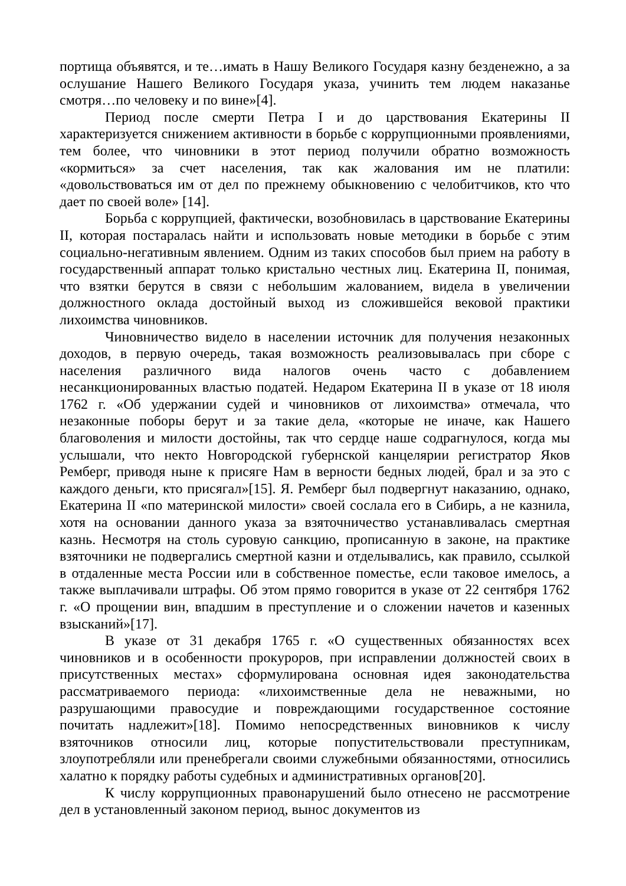портища объявятся, и те…имать в Нашу Великого Государя казну безденежно, а за ослушание Нашего Великого Государя указа, учинить тем людем наказанье смотря…по человеку и по вине»[4].
Период после смерти Петра I и до царствования Екатерины II характеризуется снижением активности в борьбе с коррупционными проявлениями, тем более, что чиновники в этот период получили обратно возможность «кормиться» за счет населения, так как жалования им не платили: «довольствоваться им от дел по прежнему обыкновению с челобитчиков, кто что дает по своей воле» [14].
Борьба с коррупцией, фактически, возобновилась в царствование Екатерины II, которая постаралась найти и использовать новые методики в борьбе с этим социально-негативным явлением. Одним из таких способов был прием на работу в государственный аппарат только кристально честных лиц. Екатерина II, понимая, что взятки берутся в связи с небольшим жалованием, видела в увеличении должностного оклада достойный выход из сложившейся вековой практики лихоимства чиновников.
Чиновничество видело в населении источник для получения незаконных доходов, в первую очередь, такая возможность реализовывалась при сборе с населения различного вида налогов очень часто с добавлением несанкционированных властью податей. Недаром Екатерина II в указе от 18 июля 1762 г. «Об удержании судей и чиновников от лихоимства» отмечала, что незаконные поборы берут и за такие дела, «которые не иначе, как Нашего благоволения и милости достойны, так что сердце наше содрагнулося, когда мы услышали, что некто Новгородской губернской канцелярии регистратор Яков Ремберг, приводя ныне к присяге Нам в верности бедных людей, брал и за это с каждого деньги, кто присягал»[15]. Я. Ремберг был подвергнут наказанию, однако, Екатерина II «по материнской милости» своей сослала его в Сибирь, а не казнила, хотя на основании данного указа за взяточничество устанавливалась смертная казнь. Несмотря на столь суровую санкцию, прописанную в законе, на практике взяточники не подвергались смертной казни и отделывались, как правило, ссылкой в отдаленные места России или в собственное поместье, если таковое имелось, а также выплачивали штрафы. Об этом прямо говорится в указе от 22 сентября 1762 г. «О прощении вин, впадшим в преступление и о сложении начетов и казенных взысканий»[17].
В указе от 31 декабря 1765 г. «О существенных обязанностях всех чиновников и в особенности прокуроров, при исправлении должностей своих в присутственных местах» сформулирована основная идея законодательства рассматриваемого периода: «лихоимственные дела не неважными, но разрушающими правосудие и повреждающими государственное состояние почитать надлежит»[18]. Помимо непосредственных виновников к числу взяточников относили лиц, которые попустительствовали преступникам, злоупотребляли или пренебрегали своими служебными обязанностями, относились халатно к порядку работы судебных и административных органов[20].
К числу коррупционных правонарушений было отнесено не рассмотрение дел в установленный законом период, вынос документов из